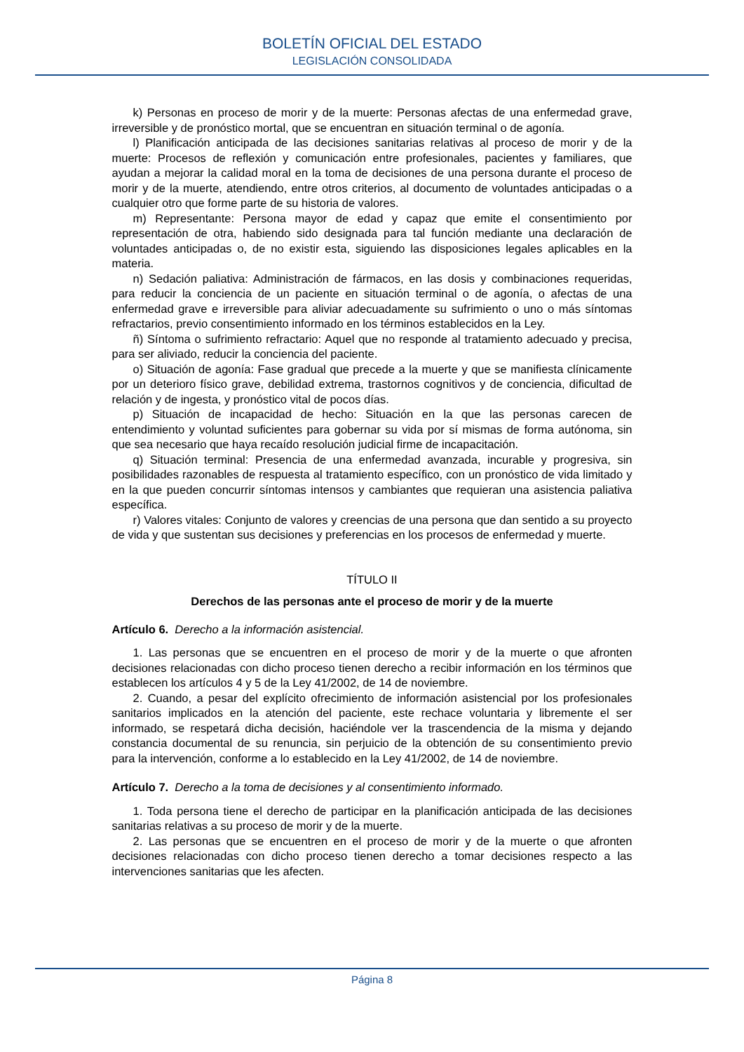BOLETÍN OFICIAL DEL ESTADO
LEGISLACIÓN CONSOLIDADA
k) Personas en proceso de morir y de la muerte: Personas afectas de una enfermedad grave, irreversible y de pronóstico mortal, que se encuentran en situación terminal o de agonía.
l) Planificación anticipada de las decisiones sanitarias relativas al proceso de morir y de la muerte: Procesos de reflexión y comunicación entre profesionales, pacientes y familiares, que ayudan a mejorar la calidad moral en la toma de decisiones de una persona durante el proceso de morir y de la muerte, atendiendo, entre otros criterios, al documento de voluntades anticipadas o a cualquier otro que forme parte de su historia de valores.
m) Representante: Persona mayor de edad y capaz que emite el consentimiento por representación de otra, habiendo sido designada para tal función mediante una declaración de voluntades anticipadas o, de no existir esta, siguiendo las disposiciones legales aplicables en la materia.
n) Sedación paliativa: Administración de fármacos, en las dosis y combinaciones requeridas, para reducir la conciencia de un paciente en situación terminal o de agonía, o afectas de una enfermedad grave e irreversible para aliviar adecuadamente su sufrimiento o uno o más síntomas refractarios, previo consentimiento informado en los términos establecidos en la Ley.
ñ) Síntoma o sufrimiento refractario: Aquel que no responde al tratamiento adecuado y precisa, para ser aliviado, reducir la conciencia del paciente.
o) Situación de agonía: Fase gradual que precede a la muerte y que se manifiesta clínicamente por un deterioro físico grave, debilidad extrema, trastornos cognitivos y de conciencia, dificultad de relación y de ingesta, y pronóstico vital de pocos días.
p) Situación de incapacidad de hecho: Situación en la que las personas carecen de entendimiento y voluntad suficientes para gobernar su vida por sí mismas de forma autónoma, sin que sea necesario que haya recaído resolución judicial firme de incapacitación.
q) Situación terminal: Presencia de una enfermedad avanzada, incurable y progresiva, sin posibilidades razonables de respuesta al tratamiento específico, con un pronóstico de vida limitado y en la que pueden concurrir síntomas intensos y cambiantes que requieran una asistencia paliativa específica.
r) Valores vitales: Conjunto de valores y creencias de una persona que dan sentido a su proyecto de vida y que sustentan sus decisiones y preferencias en los procesos de enfermedad y muerte.
TÍTULO II
Derechos de las personas ante el proceso de morir y de la muerte
Artículo 6. Derecho a la información asistencial.
1. Las personas que se encuentren en el proceso de morir y de la muerte o que afronten decisiones relacionadas con dicho proceso tienen derecho a recibir información en los términos que establecen los artículos 4 y 5 de la Ley 41/2002, de 14 de noviembre.
2. Cuando, a pesar del explícito ofrecimiento de información asistencial por los profesionales sanitarios implicados en la atención del paciente, este rechace voluntaria y libremente el ser informado, se respetará dicha decisión, haciéndole ver la trascendencia de la misma y dejando constancia documental de su renuncia, sin perjuicio de la obtención de su consentimiento previo para la intervención, conforme a lo establecido en la Ley 41/2002, de 14 de noviembre.
Artículo 7. Derecho a la toma de decisiones y al consentimiento informado.
1. Toda persona tiene el derecho de participar en la planificación anticipada de las decisiones sanitarias relativas a su proceso de morir y de la muerte.
2. Las personas que se encuentren en el proceso de morir y de la muerte o que afronten decisiones relacionadas con dicho proceso tienen derecho a tomar decisiones respecto a las intervenciones sanitarias que les afecten.
Página 8